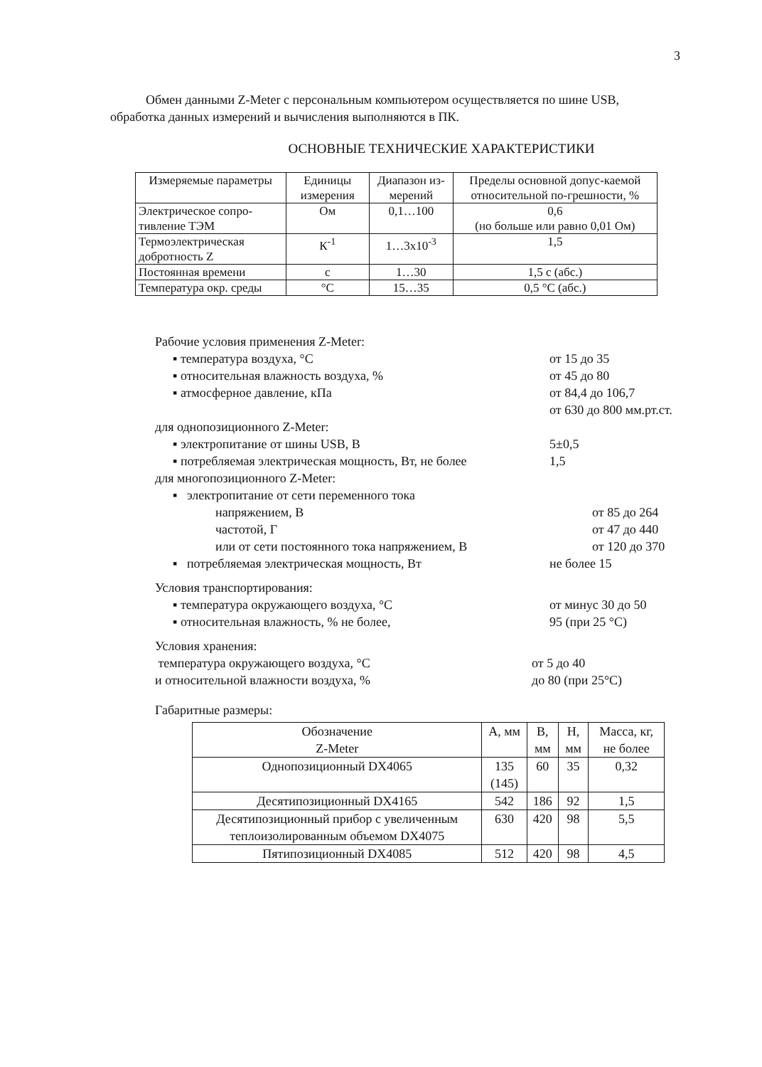3
Обмен данными Z-Meter с персональным компьютером осуществляется по шине USB, обработка данных измерений и вычисления выполняются в ПК.
ОСНОВНЫЕ ТЕХНИЧЕСКИЕ ХАРАКТЕРИСТИКИ
| Измеряемые параметры | Единицы измерения | Диапазон из-мерений | Пределы основной допус-каемой относительной по-грешности, % |
| --- | --- | --- | --- |
| Электрическое сопро-тивление ТЭМ | Ом | 0,1…100 | 0,6 (но больше или равно 0,01 Ом) |
| Термоэлектрическая добротность Z | К<sup>-1</sup> | 1…3x10<sup>-3</sup> | 1,5 |
| Постоянная времени | с | 1…30 | 1,5 с (абс.) |
| Температура окр. среды | °С | 15…35 | 0,5 °С (абс.) |
Рабочие условия применения Z-Meter:
▪ температура воздуха, °С от 15 до 35
▪ относительная влажность воздуха, % от 45 до 80
▪ атмосферное давление, кПа от 84,4 до 106,7
от 630 до 800 мм.рт.ст.
для однопозиционного Z-Meter:
▪ электропитание от шины USB, В 5±0,5
▪ потребляемая электрическая мощность, Вт, не более
1,5
для многопозиционного Z-Meter:
▪ электропитание от сети переменного тока
напряжением, В от 85 до 264
частотой, Г от 47 до 440
или от сети постоянного тока напряжением, В от 120 до 370
▪ потребляемая электрическая мощность, Вт не более 15
Условия транспортирования:
▪ температура окружающего воздуха, °С от минус 30 до 50
▪ относительная влажность, % не более, 95 (при 25 °С)
Условия хранения:
температура окружающего воздуха, °С от 5 до 40
и относительной влажности воздуха, % до 80 (при 25°С)
Габаритные размеры:
| Обозначение Z-Meter | А, мм | В, мм | Н, мм | Масса, кг, не более |
| --- | --- | --- | --- | --- |
| Однопозиционный DX4065 | 135 (145) | 60 | 35 | 0,32 |
| Десятипозиционный DX4165 | 542 | 186 | 92 | 1,5 |
| Десятипозиционный прибор с увеличенным теплоизолированным объемом DX4075 | 630 | 420 | 98 | 5,5 |
| Пятипозиционный DX4085 | 512 | 420 | 98 | 4,5 |